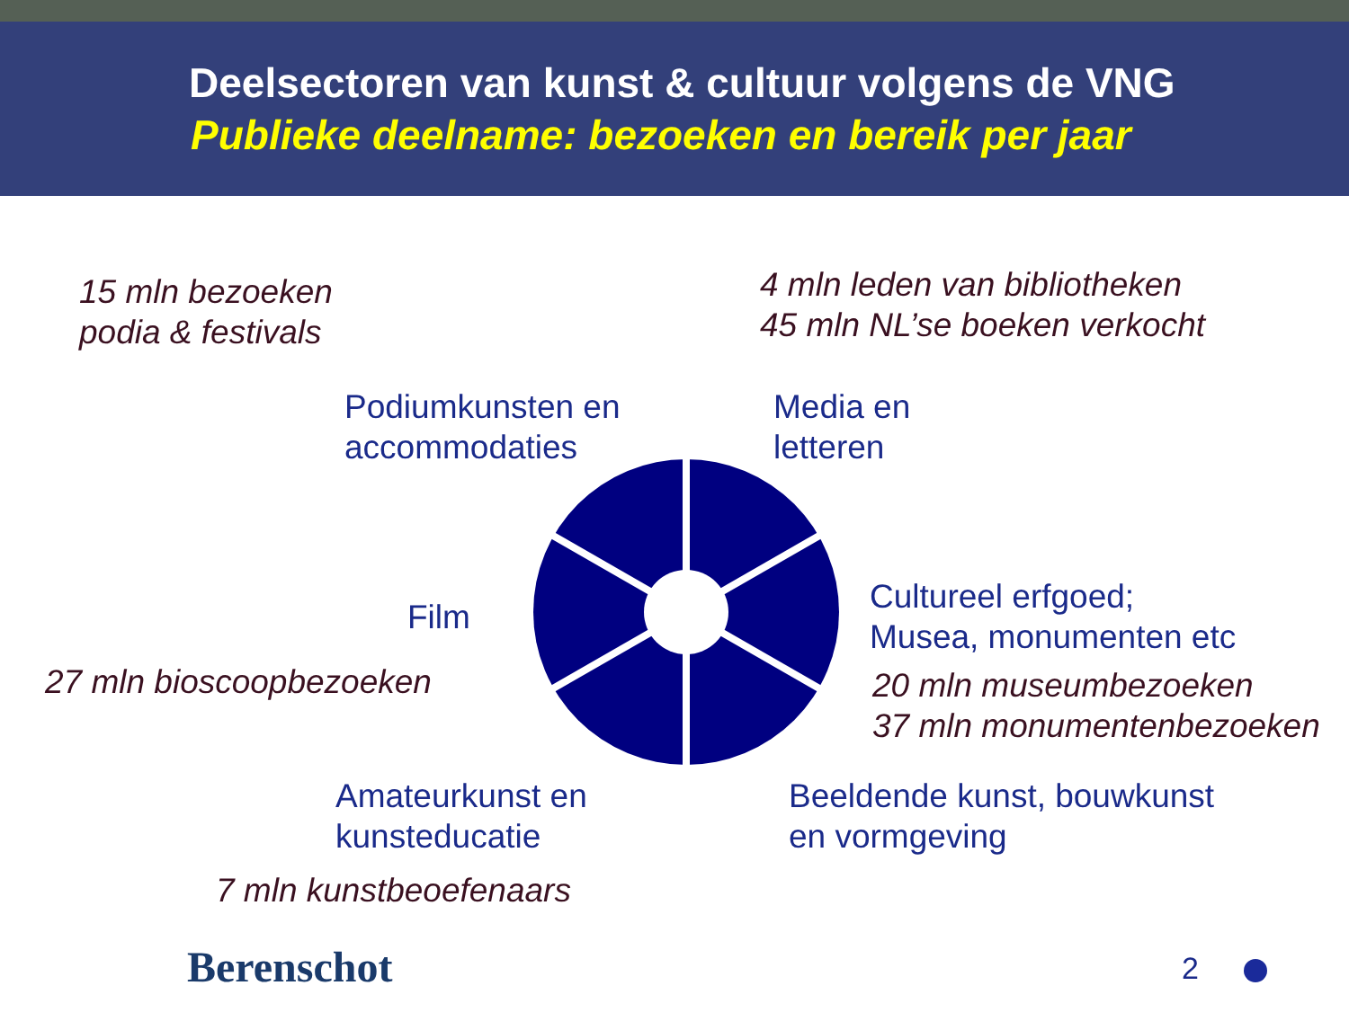Deelsectoren van kunst & cultuur volgens de VNG
Publieke deelname: bezoeken en bereik per jaar
15 mln bezoeken
podia & festivals
4 mln leden van bibliotheken
45 mln NL’se boeken verkocht
Podiumkunsten en
accommodaties
Media en
letteren
Film
27 mln bioscoopbezoeken
Cultureel erfgoed;
Musea, monumenten etc
20 mln museumbezoeken
37 mln monumentenbezoeken
Amateurkunst en
kunsteducatie
Beeldende kunst, bouwkunst
en vormgeving
7 mln kunstbeoefenaars
Berenschot 2